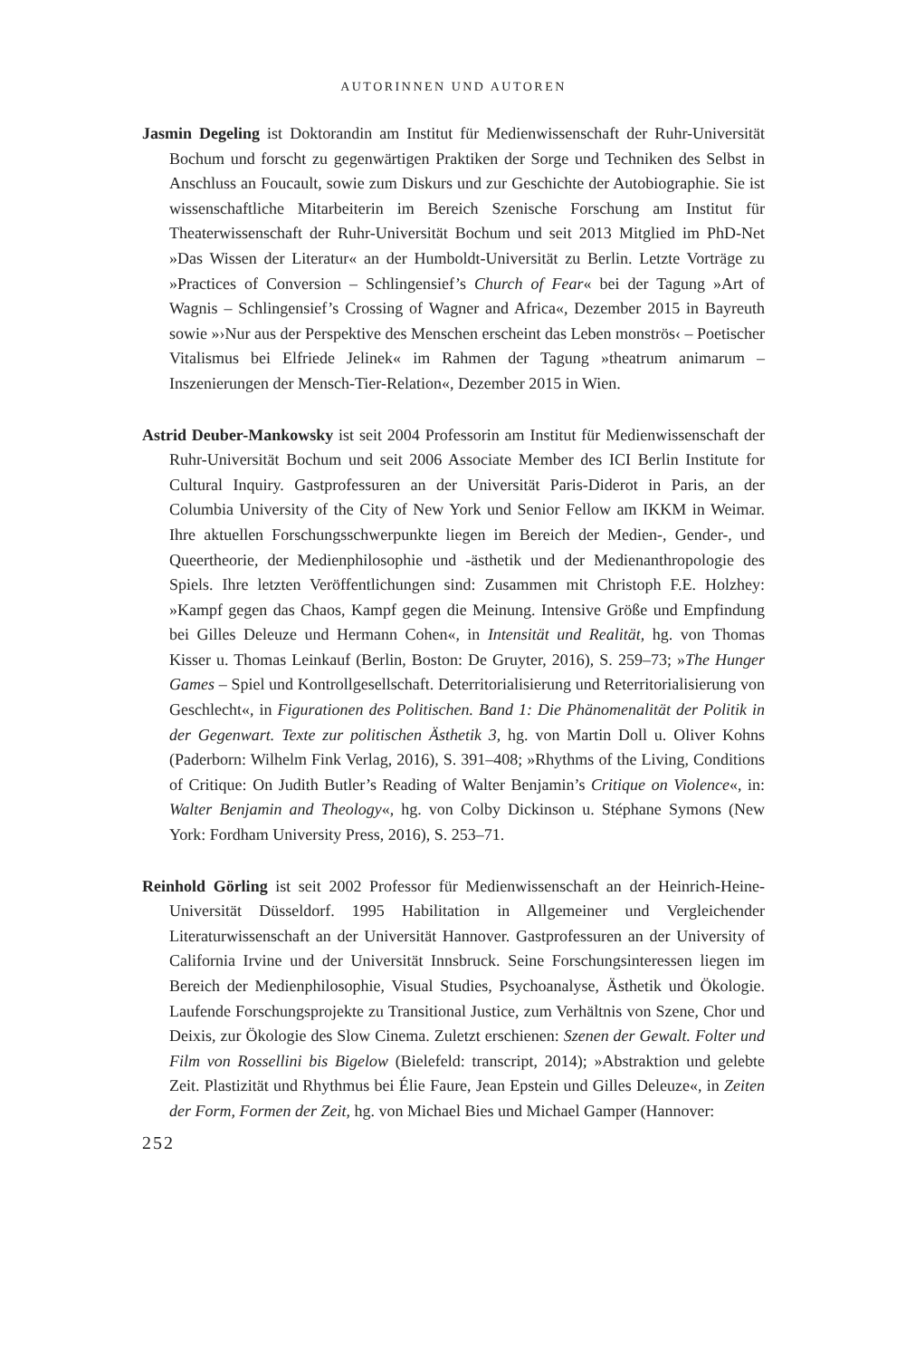AUTORINNEN UND AUTOREN
Jasmin Degeling ist Doktorandin am Institut für Medienwissenschaft der Ruhr-Universität Bochum und forscht zu gegenwärtigen Praktiken der Sorge und Techniken des Selbst in Anschluss an Foucault, sowie zum Diskurs und zur Geschichte der Autobiographie. Sie ist wissenschaftliche Mitarbeiterin im Bereich Szenische Forschung am Institut für Theaterwissenschaft der Ruhr-Universität Bochum und seit 2013 Mitglied im PhD-Net »Das Wissen der Literatur« an der Humboldt-Universität zu Berlin. Letzte Vorträge zu »Practices of Conversion – Schlingensief’s Church of Fear« bei der Tagung »Art of Wagnis – Schlingensief’s Crossing of Wagner and Africa«, Dezember 2015 in Bayreuth sowie »›Nur aus der Perspektive des Menschen erscheint das Leben monströs‹ – Poetischer Vitalismus bei Elfriede Jelinek« im Rahmen der Tagung »theatrum animarum – Inszenierungen der Mensch-Tier-Relation«, Dezember 2015 in Wien.
Astrid Deuber-Mankowsky ist seit 2004 Professorin am Institut für Medienwissenschaft der Ruhr-Universität Bochum und seit 2006 Associate Member des ICI Berlin Institute for Cultural Inquiry. Gastprofessuren an der Universität Paris-Diderot in Paris, an der Columbia University of the City of New York und Senior Fellow am IKKM in Weimar. Ihre aktuellen Forschungsschwerpunkte liegen im Bereich der Medien-, Gender-, und Queertheorie, der Medienphilosophie und -ästhetik und der Medienanthropologie des Spiels. Ihre letzten Veröffentlichungen sind: Zusammen mit Christoph F.E. Holzhey: »Kampf gegen das Chaos, Kampf gegen die Meinung. Intensive Größe und Empfindung bei Gilles Deleuze und Hermann Cohen«, in Intensität und Realität, hg. von Thomas Kisser u. Thomas Leinkauf (Berlin, Boston: De Gruyter, 2016), S. 259–73; »The Hunger Games – Spiel und Kontrollgesellschaft. Deterritorialisierung und Reterritorialisierung von Geschlecht«, in Figurationen des Politischen. Band 1: Die Phänomenalität der Politik in der Gegenwart. Texte zur politischen Ästhetik 3, hg. von Martin Doll u. Oliver Kohns (Paderborn: Wilhelm Fink Verlag, 2016), S. 391–408; »Rhythms of the Living, Conditions of Critique: On Judith Butler’s Reading of Walter Benjamin’s Critique on Violence«, in: Walter Benjamin and Theology«, hg. von Colby Dickinson u. Stéphane Symons (New York: Fordham University Press, 2016), S. 253–71.
Reinhold Görling ist seit 2002 Professor für Medienwissenschaft an der Heinrich-Heine-Universität Düsseldorf. 1995 Habilitation in Allgemeiner und Vergleichender Literaturwissenschaft an der Universität Hannover. Gastprofessuren an der University of California Irvine und der Universität Innsbruck. Seine Forschungsinteressen liegen im Bereich der Medienphilosophie, Visual Studies, Psychoanalyse, Ästhetik und Ökologie. Laufende Forschungsprojekte zu Transitional Justice, zum Verhältnis von Szene, Chor und Deixis, zur Ökologie des Slow Cinema. Zuletzt erschienen: Szenen der Gewalt. Folter und Film von Rossellini bis Bigelow (Bielefeld: transcript, 2014); »Abstraktion und gelebte Zeit. Plastizität und Rhythmus bei Élie Faure, Jean Epstein und Gilles Deleuze«, in Zeiten der Form, Formen der Zeit, hg. von Michael Bies und Michael Gamper (Hannover:
252